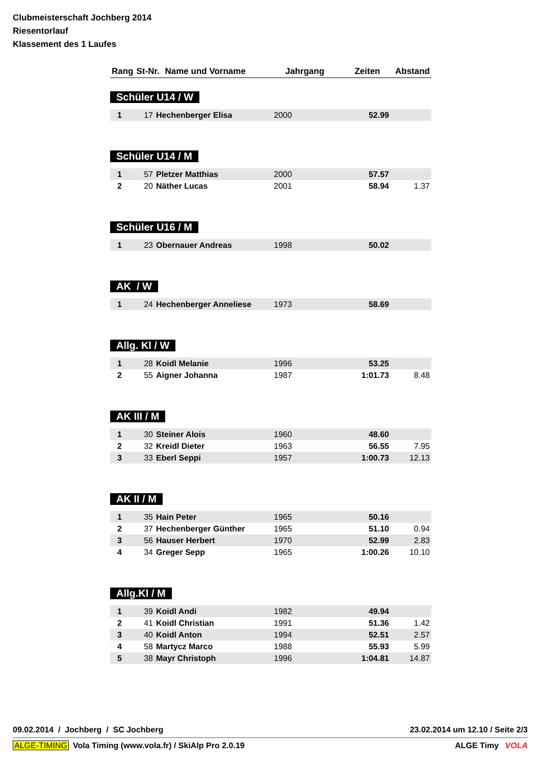Clubmeisterschaft Jochberg 2014
Riesentorlauf
Klassement des 1 Laufes
| Rang | St-Nr. | Name und Vorname | Jahrgang | Zeiten | Abstand |
| --- | --- | --- | --- | --- | --- |
Schüler U14 / W
| 1 | 17 | Hechenberger Elisa | 2000 | 52.99 | |
Schüler U14 / M
| 1 | 57 | Pletzer Matthias | 2000 | 57.57 | |
| 2 | 20 | Näther Lucas | 2001 | 58.94 | 1.37 |
Schüler U16 / M
| 1 | 23 | Obernauer Andreas | 1998 | 50.02 | |
AK / W
| 1 | 24 | Hechenberger Anneliese | 1973 | 58.69 | |
Allg. Kl / W
| 1 | 28 | Koidl Melanie | 1996 | 53.25 | |
| 2 | 55 | Aigner Johanna | 1987 | 1:01.73 | 8.48 |
AK III / M
| 1 | 30 | Steiner Alois | 1960 | 48.60 | |
| 2 | 32 | Kreidl Dieter | 1963 | 56.55 | 7.95 |
| 3 | 33 | Eberl Seppi | 1957 | 1:00.73 | 12.13 |
AK II / M
| 1 | 35 | Hain Peter | 1965 | 50.16 | |
| 2 | 37 | Hechenberger Günther | 1965 | 51.10 | 0.94 |
| 3 | 56 | Hauser Herbert | 1970 | 52.99 | 2.83 |
| 4 | 34 | Greger Sepp | 1965 | 1:00.26 | 10.10 |
Allg.Kl / M
| 1 | 39 | Koidl Andi | 1982 | 49.94 | |
| 2 | 41 | Koidl Christian | 1991 | 51.36 | 1.42 |
| 3 | 40 | Koidl Anton | 1994 | 52.51 | 2.57 |
| 4 | 58 | Martycz Marco | 1988 | 55.93 | 5.99 |
| 5 | 38 | Mayr Christoph | 1996 | 1:04.81 | 14.87 |
09.02.2014 / Jochberg / SC Jochberg 23.02.2014 um 12.10 / Seite 2/3
ALGE-TIMING Vola Timing (www.vola.fr) / SkiAlp Pro 2.0.19 ALGE Timy VOLA